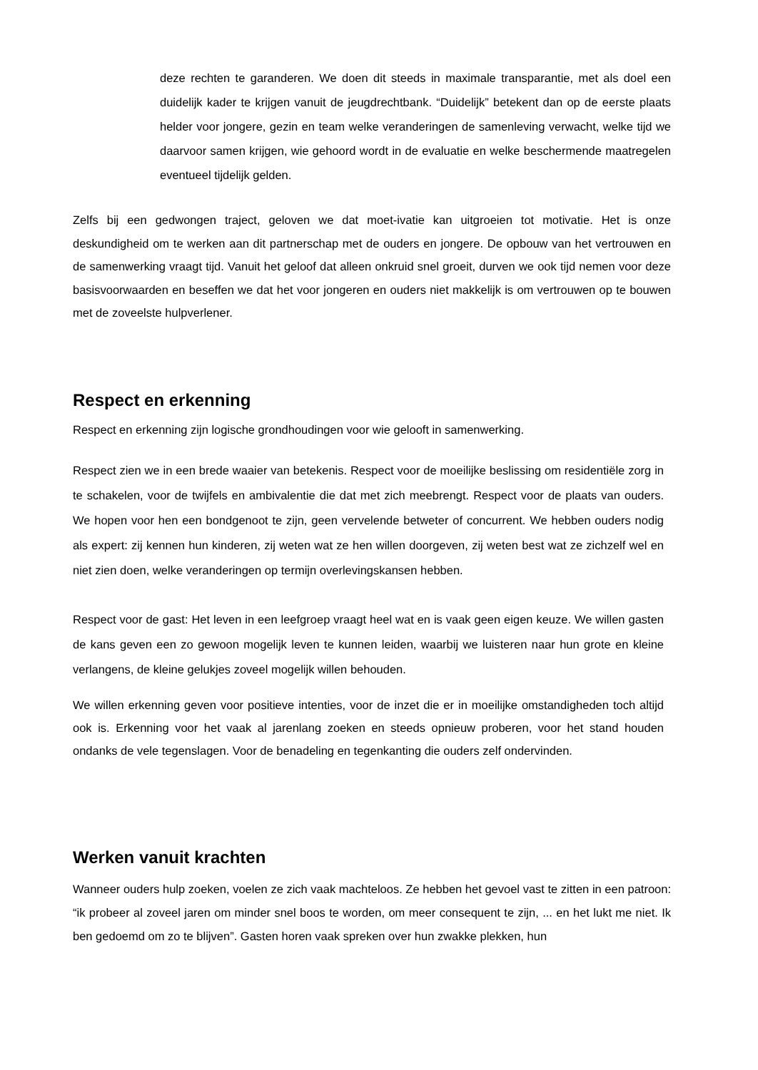deze rechten te garanderen. We doen dit steeds in maximale transparantie, met als doel een duidelijk kader te krijgen vanuit de jeugdrechtbank. “Duidelijk” betekent dan op de eerste plaats helder voor jongere, gezin en team welke veranderingen de samenleving verwacht, welke tijd we daarvoor samen krijgen, wie gehoord wordt in de evaluatie en welke beschermende maatregelen eventueel tijdelijk gelden.
Zelfs bij een gedwongen traject, geloven we dat moet-ivatie kan uitgroeien tot motivatie. Het is onze deskundigheid om te werken aan dit partnerschap met de ouders en jongere. De opbouw van het vertrouwen en de samenwerking vraagt tijd. Vanuit het geloof dat alleen onkruid snel groeit, durven we ook tijd nemen voor deze basisvoorwaarden en beseffen we dat het voor jongeren en ouders niet makkelijk is om vertrouwen op te bouwen met de zoveelste hulpverlener.
Respect en erkenning
Respect en erkenning zijn logische grondhoudingen voor wie gelooft in samenwerking.
Respect zien we in een brede waaier van betekenis. Respect voor de moeilijke beslissing om residentiële zorg in te schakelen, voor de twijfels en ambivalentie die dat met zich meebrengt. Respect voor de plaats van ouders. We hopen voor hen een bondgenoot te zijn, geen vervelende betweter of concurrent. We hebben ouders nodig als expert: zij kennen hun kinderen, zij weten wat ze hen willen doorgeven, zij weten best wat ze zichzelf wel en niet zien doen, welke veranderingen op termijn overlevingskansen hebben.
Respect voor de gast: Het leven in een leefgroep vraagt heel wat en is vaak geen eigen keuze. We willen gasten de kans geven een zo gewoon mogelijk leven te kunnen leiden, waarbij we luisteren naar hun grote en kleine verlangens, de kleine gelukjes zoveel mogelijk willen behouden.
We willen erkenning geven voor positieve intenties, voor de inzet die er in moeilijke omstandigheden toch altijd ook is. Erkenning voor het vaak al jarenlang zoeken en steeds opnieuw proberen, voor het stand houden ondanks de vele tegenslagen. Voor de benadeling en tegenkanting die ouders zelf ondervinden.
Werken vanuit krachten
Wanneer ouders hulp zoeken, voelen ze zich vaak machteloos. Ze hebben het gevoel vast te zitten in een patroon: “ik probeer al zoveel jaren om minder snel boos te worden, om meer consequent te zijn, ... en het lukt me niet. Ik ben gedoemd om zo te blijven”. Gasten horen vaak spreken over hun zwakke plekken, hun